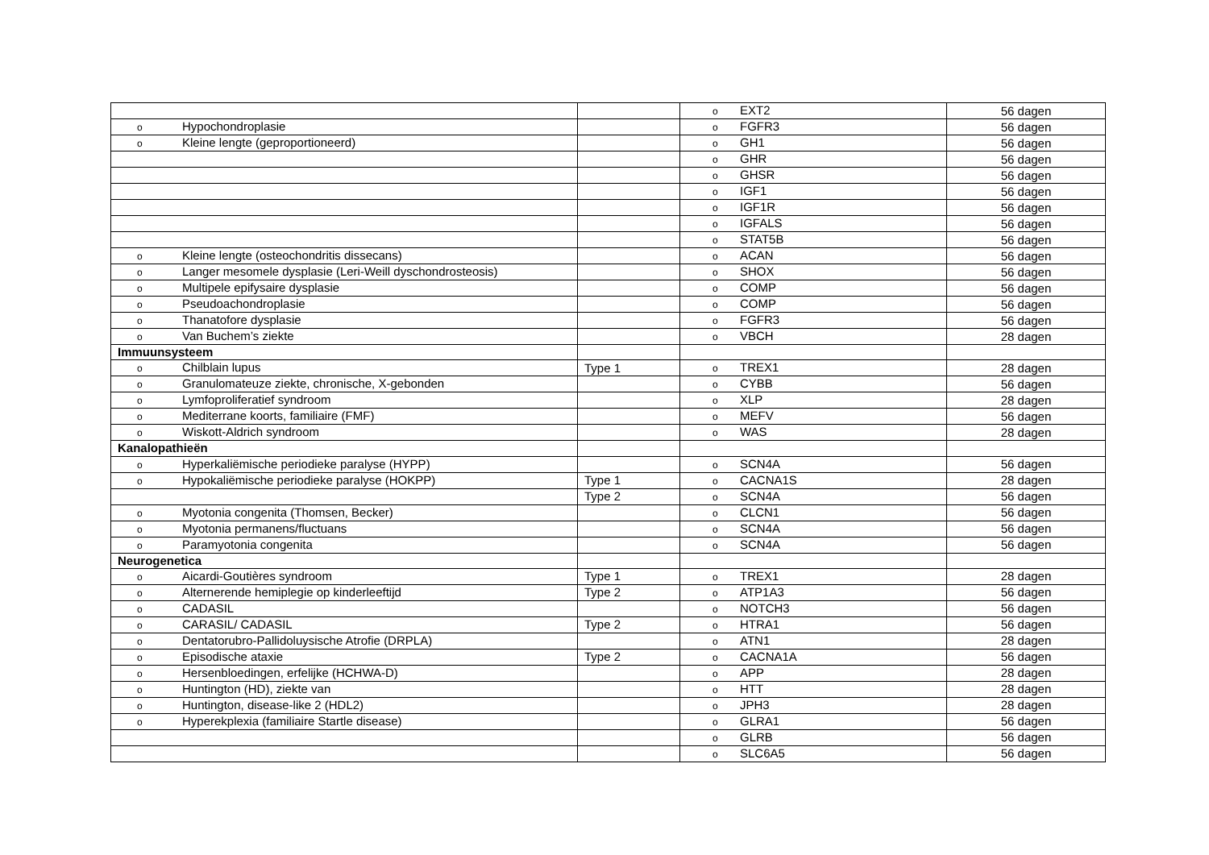| | | o EXT2 | 56 dagen |
| o Hypochondroplasie | | o FGFR3 | 56 dagen |
| o Kleine lengte (geproportioneerd) | | o GH1 | 56 dagen |
| | | o GHR | 56 dagen |
| | | o GHSR | 56 dagen |
| | | o IGF1 | 56 dagen |
| | | o IGF1R | 56 dagen |
| | | o IGFALS | 56 dagen |
| | | o STAT5B | 56 dagen |
| o Kleine lengte (osteochondritis dissecans) | | o ACAN | 56 dagen |
| o Langer mesomele dysplasie (Leri-Weill dyschondrosteosis) | | o SHOX | 56 dagen |
| o Multipele epifysaire dysplasie | | o COMP | 56 dagen |
| o Pseudoachondroplasie | | o COMP | 56 dagen |
| o Thanatofore dysplasie | | o FGFR3 | 56 dagen |
| o Van Buchem’s ziekte | | o VBCH | 28 dagen |
| Immuunsysteem | | | |
| o Chilblain lupus | Type 1 | o TREX1 | 28 dagen |
| o Granulomateuze ziekte, chronische, X-gebonden | | o CYBB | 56 dagen |
| o Lymfoproliferatief syndroom | | o XLP | 28 dagen |
| o Mediterrane koorts, familiaire (FMF) | | o MEFV | 56 dagen |
| o Wiskott-Aldrich syndroom | | o WAS | 28 dagen |
| Kanalopathieën | | | |
| o Hyperkaliëmische periodieke paralyse (HYPP) | | o SCN4A | 56 dagen |
| o Hypokaliëmische periodieke paralyse (HOKPP) | Type 1 | o CACNA1S | 28 dagen |
| | Type 2 | o SCN4A | 56 dagen |
| o Myotonia congenita (Thomsen, Becker) | | o CLCN1 | 56 dagen |
| o Myotonia permanens/fluctuans | | o SCN4A | 56 dagen |
| o Paramyotonia congenita | | o SCN4A | 56 dagen |
| Neurogenetica | | | |
| o Aicardi-Goutières syndroom | Type 1 | o TREX1 | 28 dagen |
| o Alternerende hemiplegie op kinderleeftijd | Type 2 | o ATP1A3 | 56 dagen |
| o CADASIL | | o NOTCH3 | 56 dagen |
| o CARASIL/ CADASIL | Type 2 | o HTRA1 | 56 dagen |
| o Dentatorubro-Pallidoluysische Atrofie (DRPLA) | | o ATN1 | 28 dagen |
| o Episodische ataxie | Type 2 | o CACNA1A | 56 dagen |
| o Hersenbloedingen, erfelijke (HCHWA-D) | | o APP | 28 dagen |
| o Huntington (HD), ziekte van | | o HTT | 28 dagen |
| o Huntington, disease-like 2 (HDL2) | | o JPH3 | 28 dagen |
| o Hyperekplexia (familiaire Startle disease) | | o GLRA1 | 56 dagen |
| | | o GLRB | 56 dagen |
| | | o SLC6A5 | 56 dagen |